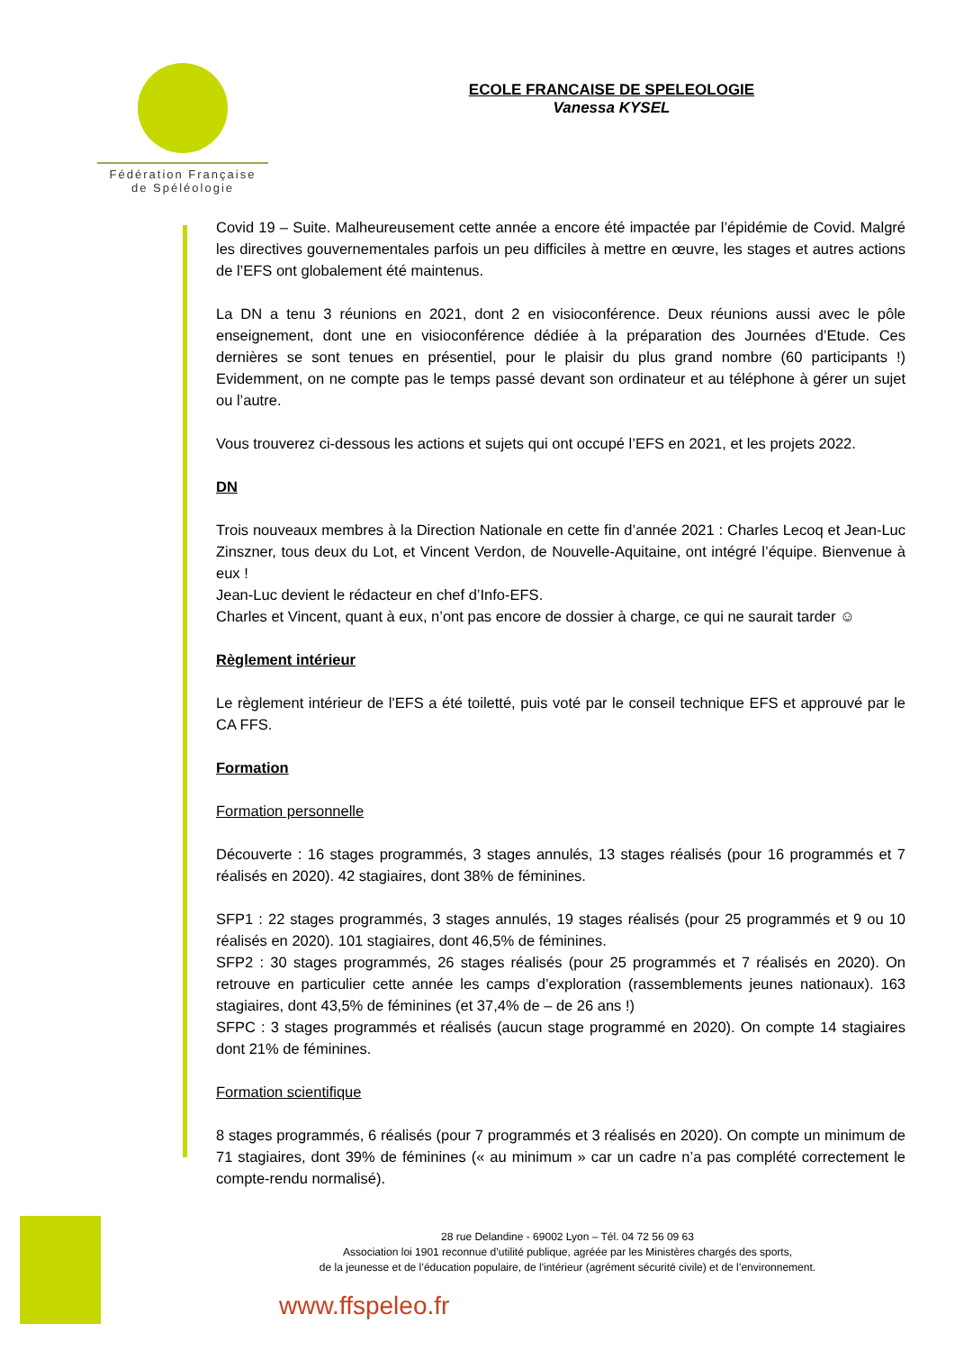Fédération Française
de Spéléologie
ECOLE FRANCAISE DE SPELEOLOGIE
Vanessa KYSEL
Covid 19 – Suite. Malheureusement cette année a encore été impactée par l’épidémie de Covid. Malgré les directives gouvernementales parfois un peu difficiles à mettre en œuvre, les stages et autres actions de l’EFS ont globalement été maintenus.
La DN a tenu 3 réunions en 2021, dont 2 en visioconférence. Deux réunions aussi avec le pôle enseignement, dont une en visioconférence dédiée à la préparation des Journées d’Etude. Ces dernières se sont tenues en présentiel, pour le plaisir du plus grand nombre (60 participants !) Evidemment, on ne compte pas le temps passé devant son ordinateur et au téléphone à gérer un sujet ou l’autre.
Vous trouverez ci-dessous les actions et sujets qui ont occupé l’EFS en 2021, et les projets 2022.
DN
Trois nouveaux membres à la Direction Nationale en cette fin d’année 2021 : Charles Lecoq et Jean-Luc Zinszner, tous deux du Lot, et Vincent Verdon, de Nouvelle-Aquitaine, ont intégré l’équipe. Bienvenue à eux !
Jean-Luc devient le rédacteur en chef d’Info-EFS.
Charles et Vincent, quant à eux, n’ont pas encore de dossier à charge, ce qui ne saurait tarder ☺
Règlement intérieur
Le règlement intérieur de l'EFS a été toiletté, puis voté par le conseil technique EFS et approuvé par le CA FFS.
Formation
Formation personnelle
Découverte : 16 stages programmés, 3 stages annulés, 13 stages réalisés (pour 16 programmés et 7 réalisés en 2020). 42 stagiaires, dont 38% de féminines.
SFP1 : 22 stages programmés, 3 stages annulés, 19 stages réalisés (pour 25 programmés et 9 ou 10 réalisés en 2020). 101 stagiaires, dont 46,5% de féminines.
SFP2 : 30 stages programmés, 26 stages réalisés (pour 25 programmés et 7 réalisés en 2020). On retrouve en particulier cette année les camps d’exploration (rassemblements jeunes nationaux). 163 stagiaires, dont 43,5% de féminines (et 37,4% de – de 26 ans !)
SFPC : 3 stages programmés et réalisés (aucun stage programmé en 2020). On compte 14 stagiaires dont 21% de féminines.
Formation scientifique
8 stages programmés, 6 réalisés (pour 7 programmés et 3 réalisés en 2020). On compte un minimum de 71 stagiaires, dont 39% de féminines (« au minimum » car un cadre n’a pas complété correctement le compte-rendu normalisé).
28 rue Delandine - 69002 Lyon – Tél. 04 72 56 09 63
Association loi 1901 reconnue d’utilité publique, agréée par les Ministères chargés des sports,
de la jeunesse et de l’éducation populaire, de l'intérieur (agrément sécurité civile) et de l’environnement.
www.ffspeleo.fr